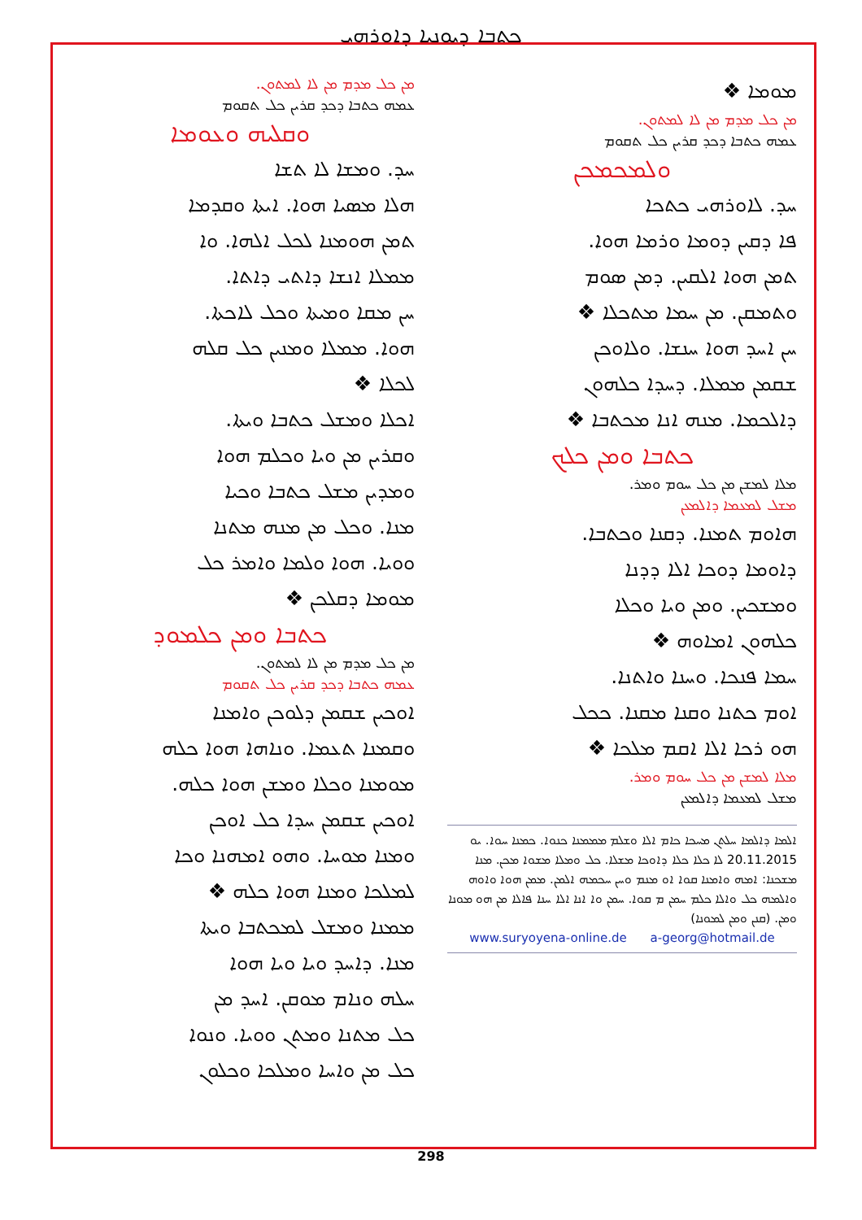ܟܬܒܐ ܕܝܘܢܝܐ ܕܐܘܪܗܝ
ܡܢ ܟܠ ܡܕܡ ܡܢ ܠܐ ܠܡܬܘܢ.
ܥܡܗ ܟܬܒܐ ܕܟܕ ܩܪܝܢ ܟܠ ܬܩܘܡ
ܘܩܠܝܗ ܘܥܘܡܐ
ܚܕ. ܘܡܫܐ ܠܐ ܬܫܐ
ܗܠܐ ܡܣܝܐ ܗܘܐ. ܐܝܬܐ ܘܩܕܡܐ
ܬܡܢ ܗܘܡܢܐ ܠܟܠ ܐܠܗܐ. ܘܐ
ܡܡܠܐ ܐܢܫܐ ܕܐܬܝ ܕܐܬܐ.
ܚܢ ܡܩܐ ܘܡܝܬܐ ܘܟܠ ܠܐܟܬܐ.
ܗܘܐ. ܡܡܠܐ ܘܡܢܝܢ ܟܠ ܩܠܗ
ܠܟܠܐ ❖
ܐܟܠܐ ܘܡܫܠ ܟܬܒܐ ܘܝܬܐ.
ܘܩܪܝܢ ܡܢ ܘܝܐ ܘܟܠܡ ܗܘܐ
ܘܡܕܝܢ ܡܫܠ ܟܬܒܐ ܘܟܝܐ
ܡܢܐ. ܘܟܠ ܡܢ ܡܢܗ ܡܬܢܐ
ܘܘܝܐ. ܗܘܐ ܘܠܡܐ ܘܐܡܪ ܟܠ
ܡܘܡܐ ܕܩܠܟܢ ❖
ܟܬܒܐ ܘܡܢ ܟܠܡܘܕ
ܡܢ ܟܠ ܡܕܡ ܡܢ ܠܐ ܠܡܬܘܢ.
ܥܡܗ ܟܬܒܐ ܕܟܕ ܩܪܝܢ ܟܠ ܬܩܘܡ
ܐܘܟܝܢ ܫܩܡܢ ܕܠܘܟܢ ܘܐܡܢܐ
ܘܩܡܢܐ ܬܥܡܐ. ܘܢܐܗܐ ܗܘܐ ܟܠܗ
ܡܘܡܢܐ ܘܟܠܐ ܘܡܫܢ ܗܘܐ ܟܠܗ.
ܐܘܟܝܢ ܫܩܡܢ ܚܕܐ ܟܠ ܐܘܟܢ
ܘܡܢܐ ܡܘܚܐ. ܘܗܘ ܐܡܗܢܐ ܘܟܐ
ܠܡܠܟܐ ܘܡܢܐ ܗܘܐ ܟܠܗ ❖
ܡܡܢܐ ܘܡܫܠ ܠܡܟܬܒܐ ܘܝܬܐ
ܡܢܐ. ܕܐܚܕ ܘܝܐ ܘܝܐ ܗܘܐ
ܚܠܗ ܘܢܐܡ ܡܘܩܢ. ܐܚܕ ܡܢ
ܟܠ ܡܬܢܐ ܘܡܬܢ ܘܘܝܐ. ܘܢܘܐ
ܟܠ ܡܢ ܘܐܚܐ ܘܡܠܟܐ ܘܟܠܘܢ
ܡܘܡܐ ❖
ܡܢ ܟܠ ܡܕܡ ܡܢ ܠܐ ܠܡܬܘܢ.
ܥܡܗ ܟܬܒܐ ܕܟܕ ܩܪܝܢ ܟܠ ܬܩܘܡ
ܘܠܡܟܡܟܢ
ܚܕ. ܠܐܘܪܗܝ ܟܬܟܐ
ܦܐ ܕܩܝܢ ܕܘܡܐ ܘܪܡܐ ܗܘܐ.
ܬܡܢ ܗܘܐ ܐܠܩܝܢ. ܕܡܢ ܣܘܡ
ܘܬܡܩܢ. ܡܢ ܚܡܐ ܡܬܟܠܐ ❖
ܚܢ ܐܚܕ ܗܘܐ ܚܢܫܐ. ܘܠܐܘܟܢ
ܫܩܡܢ ܡܡܠܐ. ܕܚܕܐ ܟܠܗܘܢ
ܕܐܠܟܡܐ. ܡܢܗ ܐܢܐ ܡܟܬܒܐ ❖
ܟܬܒܐ ܘܡܢ ܟܠܟ
ܡܠܐ ܠܡܫܢ ܡܢ ܟܠ ܚܘܡ ܘܡܪ.
ܡܫܠ ܠܡܥܡܐ ܕܐܠܡܥܢ
ܗܐܘܡ ܬܡܢܐ. ܕܩܢܐ ܘܟܬܒܐ.
ܕܐܘܡܐ ܕܘܟܐ ܐܠܐ ܕܕܢܐ
ܘܡܫܟܝܢ. ܘܡܢ ܘܝܐ ܘܟܠܐ
ܟܠܗܘܢ ܐܡܐܘܗ ❖
ܚܡܐ ܦܢܟܐ. ܘܚܢܐ ܘܐܬܢܐ.
ܐܘܡ ܟܬܢܐ ܘܩܢܐ ܡܩܢܐ. ܟܟܠ
ܗܘ ܪܟܐ ܐܠܐ ܐܩܡ ܡܠܟܐ ❖
ܡܠܐ ܠܡܫܢ ܡܢ ܟܠ ܚܘܡ ܘܡܪ.
ܡܫܠ ܠܡܥܡܐ ܕܐܠܡܥܢ
ܐܠܡܐ ܕܐܠܡܐ ܚܠܬܢ ܡܚܟܐ ܟܐܡ ܐܠܐ ܘܫܠܡ ܡܡܡܢܐ ܟܢܘܐ. ܟܡܢܐ ܚܘܐ. ܝܘ 20.11.2015 ܠܐ ܟܠܐ ܟܠܐ ܕܐܘܟܐ ܡܫܠܐ. ܟܠ ܘܡܠܐ ܡܫܘܐ ܡܟܢ. ܡܢܐ ܡܫܟܢܐ: ܐܡܗ ܘܐܡܢܐ ܩܘܐ ܐܘ ܡܢܡ ܘܚܢ ܚܟܡܗ ܐܠܡܢ. ܡܡܢ ܗܘܐ ܘܐܘܗ ܘܐܠܡܗ ܟܠ ܘܐܠܐ ܟܠܡ ܚܡܢ ܡ ܩܘܐ. ܚܡܢ ܘܐ ܐܢܐ ܐܠܐ ܚܢܐ ܦܐܠܐ ܡܢ ܗܘ ܡܘܢܐ ܘܡܢ. (ܩܢܢ ܘܡܢ ܠܡܘܢܐ)
www.suryoyena-online.de a-georg@hotmail.de
298